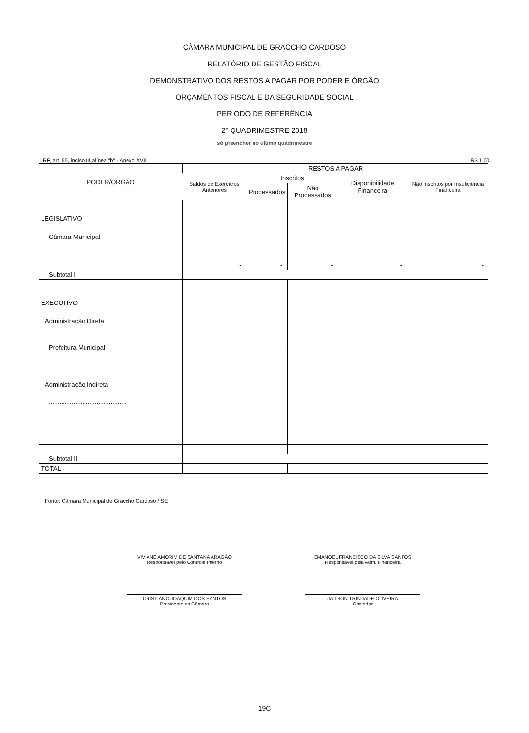CÂMARA MUNICIPAL DE GRACCHO CARDOSO
RELATÓRIO DE GESTÃO FISCAL
DEMONSTRATIVO DOS RESTOS A PAGAR POR PODER E ÓRGÃO
ORÇAMENTOS FISCAL E DA SEGURIDADE SOCIAL
PERÍODO DE REFERÊNCIA
2º QUADRIMESTRE 2018
só preencher no último quadrimestre
LRF, art. 55, inciso III,alínea "b" - Anexo XVII R$ 1,00
| PODER/ÓRGÃO | RESTOS A PAGAR | | | | |
| --- | --- | --- | --- | --- | --- |
| | Saldos de Exercícios Anteriores | Inscritos | | Disponibilidade Financeira | Não Inscritos por Insuficiência Financeira |
| | | Processados | Não Processados | | |
| LEGISLATIVO | | | | | |
| Câmara Municipal | - | - | | - | - |
| | - | - | - | - | - |
| Subtotal I | | - | | | |
| EXECUTIVO | | | | | |
| Administração Direta | | | | | |
| Prefeitura Municipal | - | - | - | - | - |
| Administração Indireta | | | | | |
| ............................................ | | | | | |
| | - | - | - | - | |
| Subtotal II | | - | | | |
| TOTAL | - | - | - | - | |
Fonte: Câmara Municipal de Graccho Cardoso / SE
VIVIANE AMORIM DE SANTANA ARAGÃO
Responsável pelo Controle Interno
EMANOEL FRANCISCO DA SILVA SANTOS
Responsável pela Adm. Financeira
CRISTIANO JOAQUIM DOS SANTOS
Presidente da Câmara
JAILSON TRINDADE OLIVEIRA
Contador
19C